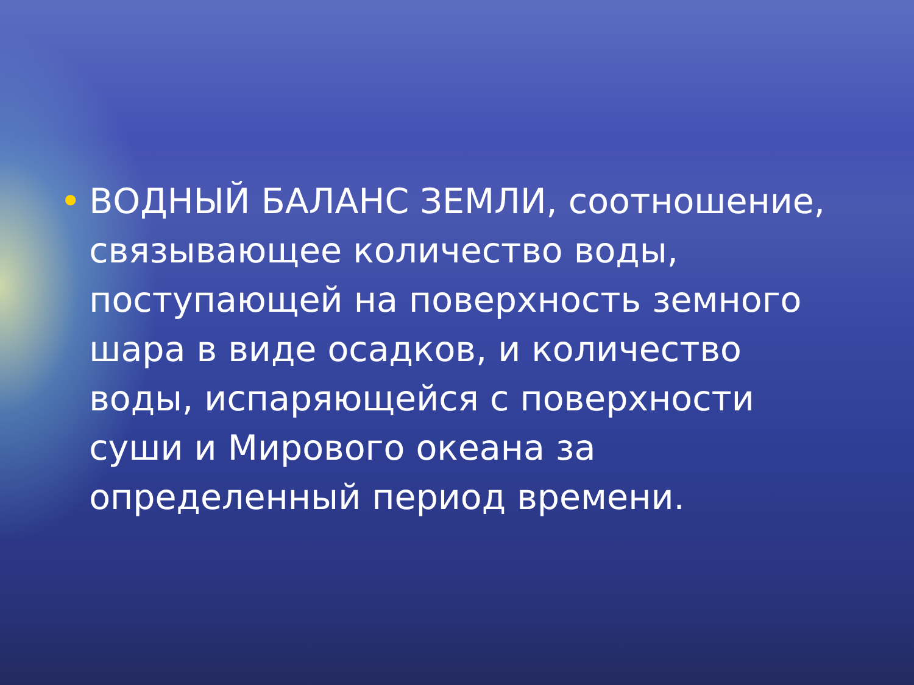•
ВОДНЫЙ БАЛАНС ЗЕМЛИ, соотношение, связывающее количество воды, поступающей на поверхность земного шара в виде осадков, и количество воды, испаряющейся с поверхности суши и Мирового океана за определенный период времени.